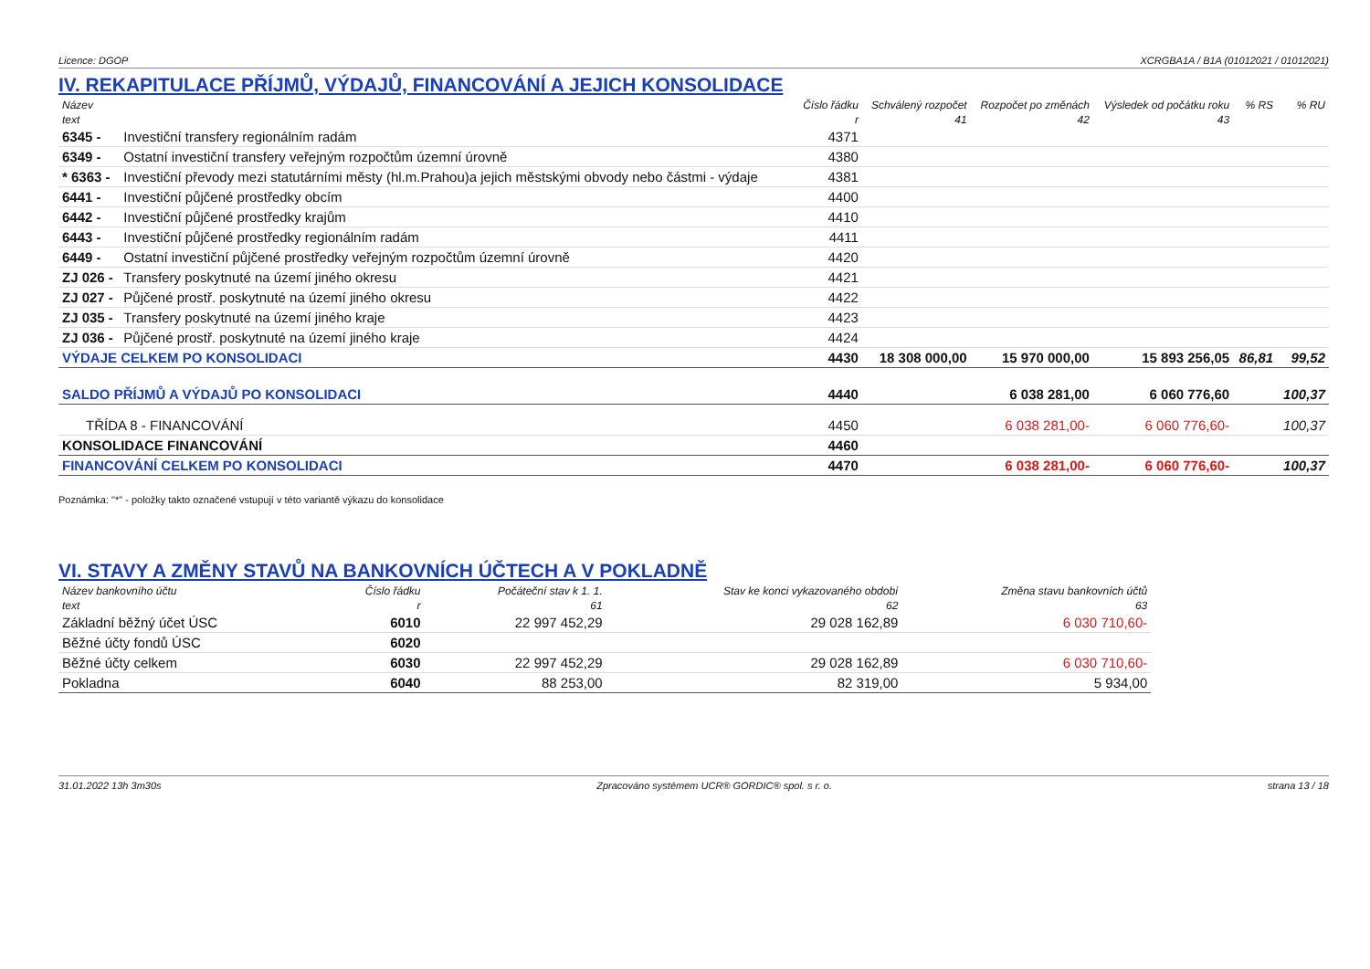Licence: DGOP XCRGBA1A / B1A (01012021 / 01012021)
IV. REKAPITULACE PŘÍJMŮ, VÝDAJŮ, FINANCOVÁNÍ A JEJICH KONSOLIDACE
| Název | | Číslo řádku | Schválený rozpočet | Rozpočet po změnách | Výsledek od počátku roku | % RS | % RU |
| --- | --- | --- | --- | --- | --- | --- | --- |
| text | | r | 41 | 42 | 43 | | |
| 6345 - | Investiční transfery regionálním radám | 4371 | | | | | |
| 6349 - | Ostatní investiční transfery veřejným rozpočtům územní úrovně | 4380 | | | | | |
| * 6363 - | Investiční převody mezi statutárními městy (hl.m.Prahou)a jejich městskými obvody nebo částmi - výdaje | 4381 | | | | | |
| 6441 - | Investiční půjčené prostředky obcím | 4400 | | | | | |
| 6442 - | Investiční půjčené prostředky krajům | 4410 | | | | | |
| 6443 - | Investiční půjčené prostředky regionálním radám | 4411 | | | | | |
| 6449 - | Ostatní investiční půjčené prostředky veřejným rozpočtům územní úrovně | 4420 | | | | | |
| ZJ 026 - | Transfery poskytnuté na území jiného okresu | 4421 | | | | | |
| ZJ 027 - | Půjčené prostř. poskytnuté na území jiného okresu | 4422 | | | | | |
| ZJ 035 - | Transfery poskytnuté na území jiného kraje | 4423 | | | | | |
| ZJ 036 - | Půjčené prostř. poskytnuté na území jiného kraje | 4424 | | | | | |
| VÝDAJE CELKEM PO KONSOLIDACI | | 4430 | 18 308 000,00 | 15 970 000,00 | 15 893 256,05 | 86,81 | 99,52 |
| SALDO PŘÍJMŮ A VÝDAJŮ PO KONSOLIDACI | | 4440 | | 6 038 281,00 | 6 060 776,60 | | 100,37 |
| TŘÍDA 8 - FINANCOVÁNÍ | | 4450 | | 6 038 281,00- | 6 060 776,60- | | 100,37 |
| KONSOLIDACE FINANCOVÁNÍ | | 4460 | | | | | |
| FINANCOVÁNÍ CELKEM PO KONSOLIDACI | | 4470 | | 6 038 281,00- | 6 060 776,60- | | 100,37 |
Poznámka: "*" - položky takto označené vstupují v této variantě výkazu do konsolidace
VI. STAVY A ZMĚNY STAVŮ NA BANKOVNÍCH ÚČTECH A V POKLADNĚ
| Název bankovního účtu | Číslo řádku | Počáteční stav k 1. 1. | Stav ke konci vykazovaného období | Změna stavu bankovních účtů |
| --- | --- | --- | --- | --- |
| text | r | 61 | 62 | 63 |
| Základní běžný účet ÚSC | 6010 | 22 997 452,29 | 29 028 162,89 | 6 030 710,60- |
| Běžné účty fondů ÚSC | 6020 | | | |
| Běžné účty celkem | 6030 | 22 997 452,29 | 29 028 162,89 | 6 030 710,60- |
| Pokladna | 6040 | 88 253,00 | 82 319,00 | 5 934,00 |
31.01.2022 13h 3m30s Zpracováno systémem UCR® GORDIC® spol. s r. o. strana 13 / 18